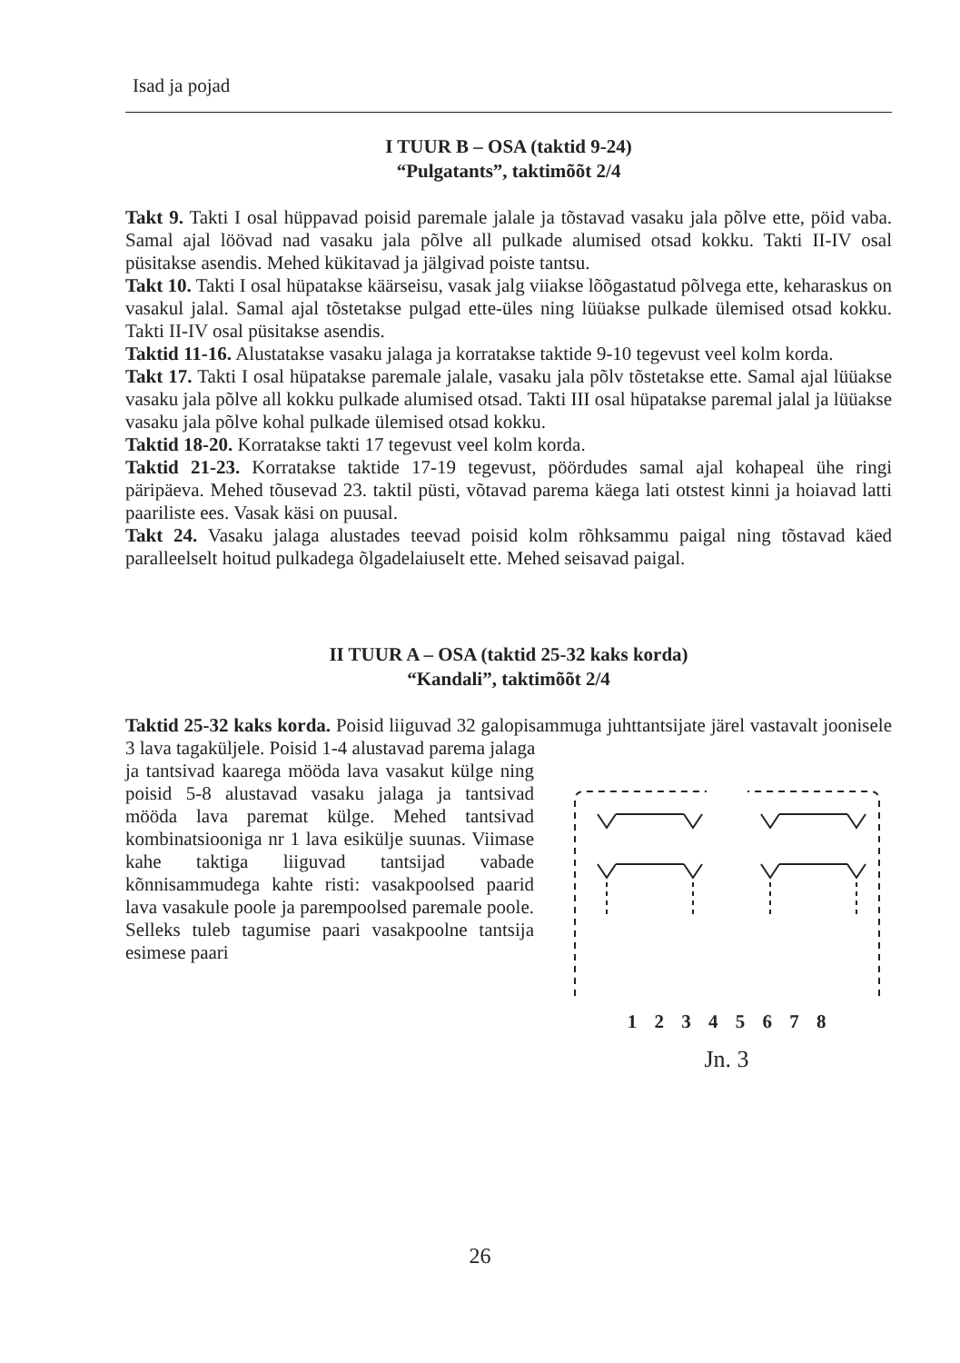Isad ja pojad
I TUUR B – OSA (taktid 9-24)
“Pulgatants”, taktimõõt 2/4
Takt 9. Takti I osal hüppavad poisid paremale jalale ja tõstavad vasaku jala põlve ette, pöid vaba. Samal ajal löövad nad vasaku jala põlve all pulkade alumised otsad kokku. Takti II-IV osal püsitakse asendis. Mehed kükitavad ja jälgivad poiste tantsu.
Takt 10. Takti I osal hüpatakse käärseisu, vasak jalg viiakse lõõgastatud põlvega ette, keharaskus on vasakul jalal. Samal ajal tõstetakse pulgad ette-üles ning lüüakse pulkade ülemised otsad kokku. Takti II-IV osal püsitakse asendis.
Taktid 11-16. Alustatakse vasaku jalaga ja korratakse taktide 9-10 tegevust veel kolm korda.
Takt 17. Takti I osal hüpatakse paremale jalale, vasaku jala põlv tõstetakse ette. Samal ajal lüüakse vasaku jala põlve all kokku pulkade alumised otsad. Takti III osal hüpatakse paremal jalal ja lüüakse vasaku jala põlve kohal pulkade ülemised otsad kokku.
Taktid 18-20. Korratakse takti 17 tegevust veel kolm korda.
Taktid 21-23. Korratakse taktide 17-19 tegevust, pöördudes samal ajal kohapeal ühe ringi päripäeva. Mehed tõusevad 23. taktil püsti, võtavad parema käega lati otstest kinni ja hoiavad latti paariliste ees. Vasak käsi on puusal.
Takt 24. Vasaku jalaga alustades teevad poisid kolm rõhksammu paigal ning tõstavad käed paralleelselt hoitud pulkadega õlgadelaiuselt ette. Mehed seisavad paigal.
II TUUR A – OSA (taktid 25-32 kaks korda)
“Kandali”, taktimõõt 2/4
Taktid 25-32 kaks korda. Poisid liiguvad 32 galopisammuga juhttantsijate järel vastavalt joonisele 3 lava tagaküljele. Poisid 1-4 alustavad parema jalaga
ja tantsivad kaarega mööda lava vasakut külge ning poisid 5-8 alustavad vasaku jalaga ja tantsivad mööda lava paremat külge. Mehed tantsivad kombinatsiooniga nr 1 lava esikülje suunas. Viimase kahe taktiga liiguvad tantsijad vabade kõnnisammudega kahte risti: vasakpoolsed paarid lava vasakule poole ja parempoolsed paremale poole. Selleks tuleb tagumise paari vasakpoolne tantsija esimese paari
1 2 3 4 5 6 7 8
Jn. 3
26